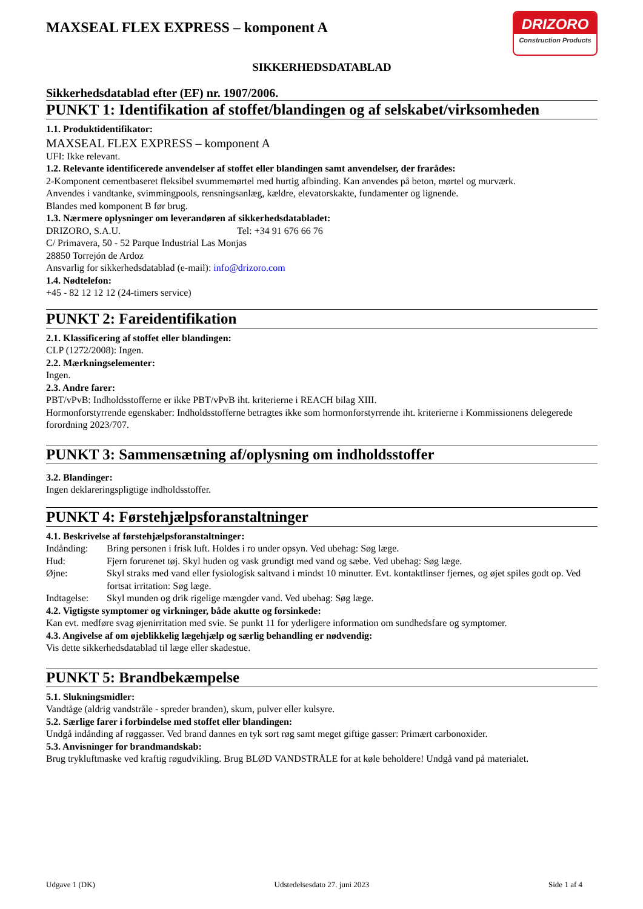MAXSEAL FLEX EXPRESS – komponent A
DRIZORO
Construction Products
SIKKERHEDSDATABLAD
Sikkerhedsdatablad efter (EF) nr. 1907/2006.
PUNKT 1: Identifikation af stoffet/blandingen og af selskabet/virksomheden
1.1. Produktidentifikator:
MAXSEAL FLEX EXPRESS – komponent A
UFI: Ikke relevant.
1.2. Relevante identificerede anvendelser af stoffet eller blandingen samt anvendelser, der frarådes:
2-Komponent cementbaseret fleksibel svummemørtel med hurtig afbinding. Kan anvendes på beton, mørtel og murværk.
Anvendes i vandtanke, svimmingpools, rensningsanlæg, kældre, elevatorskakte, fundamenter og lignende.
Blandes med komponent B før brug.
1.3. Nærmere oplysninger om leverandøren af sikkerhedsdatabladet:
DRIZORO, S.A.U. Tel: +34 91 676 66 76
C/ Primavera, 50 - 52 Parque Industrial Las Monjas
28850 Torrejón de Ardoz
Ansvarlig for sikkerhedsdatablad (e-mail): info@drizoro.com
1.4. Nødtelefon:
+45 - 82 12 12 12 (24-timers service)
PUNKT 2: Fareidentifikation
2.1. Klassificering af stoffet eller blandingen:
CLP (1272/2008): Ingen.
2.2. Mærkningselementer:
Ingen.
2.3. Andre farer:
PBT/vPvB: Indholdsstofferne er ikke PBT/vPvB iht. kriterierne i REACH bilag XIII.
Hormonforstyrrende egenskaber: Indholdsstofferne betragtes ikke som hormonforstyrrende iht. kriterierne i Kommissionens delegerede forordning 2023/707.
PUNKT 3: Sammensætning af/oplysning om indholdsstoffer
3.2. Blandinger:
Ingen deklareringspligtige indholdsstoffer.
PUNKT 4: Førstehjælpsforanstaltninger
4.1. Beskrivelse af førstehjælpsforanstaltninger:
Indånding: Bring personen i frisk luft. Holdes i ro under opsyn. Ved ubehag: Søg læge.
Hud: Fjern forurenet tøj. Skyl huden og vask grundigt med vand og sæbe. Ved ubehag: Søg læge.
Øjne: Skyl straks med vand eller fysiologisk saltvand i mindst 10 minutter. Evt. kontaktlinser fjernes, og øjet spiles godt op. Ved fortsat irritation: Søg læge.
Indtagelse: Skyl munden og drik rigelige mængder vand. Ved ubehag: Søg læge.
4.2. Vigtigste symptomer og virkninger, både akutte og forsinkede:
Kan evt. medføre svag øjenirritation med svie. Se punkt 11 for yderligere information om sundhedsfare og symptomer.
4.3. Angivelse af om øjeblikkelig lægehjælp og særlig behandling er nødvendig:
Vis dette sikkerhedsdatablad til læge eller skadestue.
PUNKT 5: Brandbekæmpelse
5.1. Slukningsmidler:
Vandtåge (aldrig vandstråle - spreder branden), skum, pulver eller kulsyre.
5.2. Særlige farer i forbindelse med stoffet eller blandingen:
Undgå indånding af røggasser. Ved brand dannes en tyk sort røg samt meget giftige gasser: Primært carbonoxider.
5.3. Anvisninger for brandmandskab:
Brug trykluftmaske ved kraftig røgudvikling. Brug BLØD VANDSTRÅLE for at køle beholdere! Undgå vand på materialet.
Udgave 1 (DK) Udstedelsesdato 27. juni 2023 Side 1 af 4